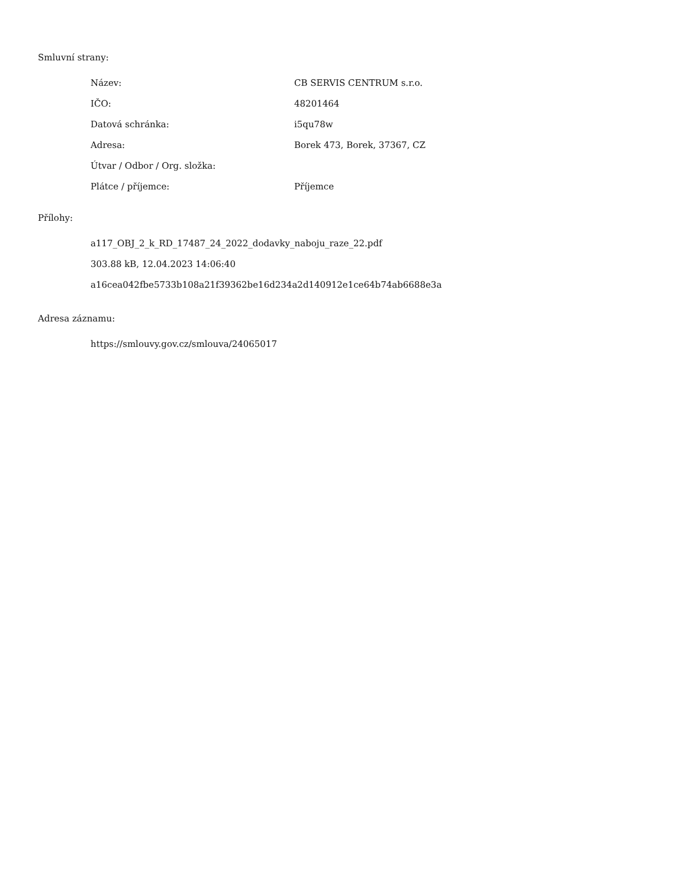Smluvní strany:
| Název: | CB SERVIS CENTRUM s.r.o. |
| IČO: | 48201464 |
| Datová schránka: | i5qu78w |
| Adresa: | Borek 473, Borek, 37367, CZ |
| Útvar / Odbor / Org. složka: | |
| Plátce / příjemce: | Příjemce |
Přílohy:
a117_OBJ_2_k_RD_17487_24_2022_dodavky_naboju_raze_22.pdf
303.88 kB, 12.04.2023 14:06:40
a16cea042fbe5733b108a21f39362be16d234a2d140912e1ce64b74ab6688e3a
Adresa záznamu:
https://smlouvy.gov.cz/smlouva/24065017